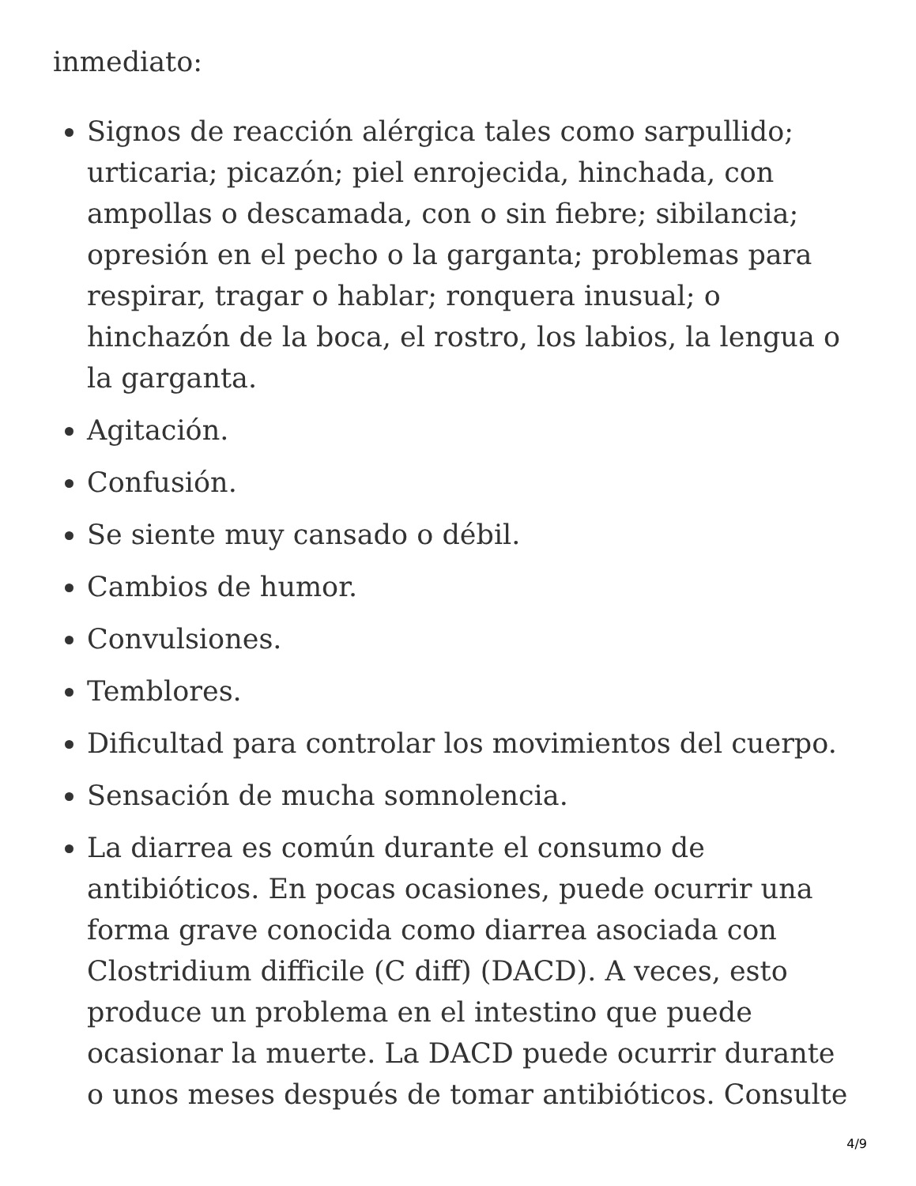inmediato:
Signos de reacción alérgica tales como sarpullido; urticaria; picazón; piel enrojecida, hinchada, con ampollas o descamada, con o sin fiebre; sibilancia; opresión en el pecho o la garganta; problemas para respirar, tragar o hablar; ronquera inusual; o hinchazón de la boca, el rostro, los labios, la lengua o la garganta.
Agitación.
Confusión.
Se siente muy cansado o débil.
Cambios de humor.
Convulsiones.
Temblores.
Dificultad para controlar los movimientos del cuerpo.
Sensación de mucha somnolencia.
La diarrea es común durante el consumo de antibióticos. En pocas ocasiones, puede ocurrir una forma grave conocida como diarrea asociada con Clostridium difficile (C diff) (DACD). A veces, esto produce un problema en el intestino que puede ocasionar la muerte. La DACD puede ocurrir durante o unos meses después de tomar antibióticos. Consulte
4/9